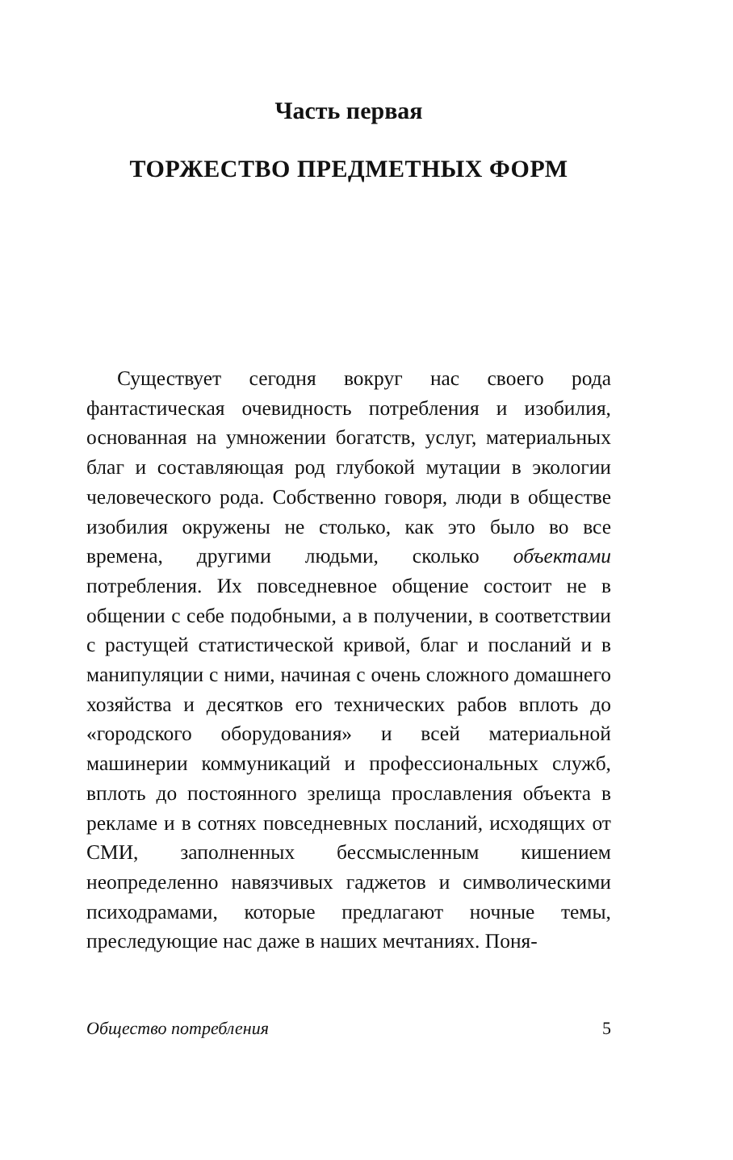Часть первая
ТОРЖЕСТВО ПРЕДМЕТНЫХ ФОРМ
Существует сегодня вокруг нас своего рода фантастическая очевидность потребления и изобилия, основанная на умножении богатств, услуг, материальных благ и составляющая род глубокой мутации в экологии человеческого рода. Собственно говоря, люди в обществе изобилия окружены не столько, как это было во все времена, другими людьми, сколько объектами потребления. Их повседневное общение состоит не в общении с себе подобными, а в получении, в соответствии с растущей статистической кривой, благ и посланий и в манипуляции с ними, начиная с очень сложного домашнего хозяйства и десятков его технических рабов вплоть до «городского оборудования» и всей материальной машинерии коммуникаций и профессиональных служб, вплоть до постоянного зрелища прославления объекта в рекламе и в сотнях повседневных посланий, исходящих от СМИ, заполненных бессмысленным кишением неопределенно навязчивых гаджетов и символическими психодрамами, которые предлагают ночные темы, преследующие нас даже в наших мечтаниях. Поня-
Общество потребления 5